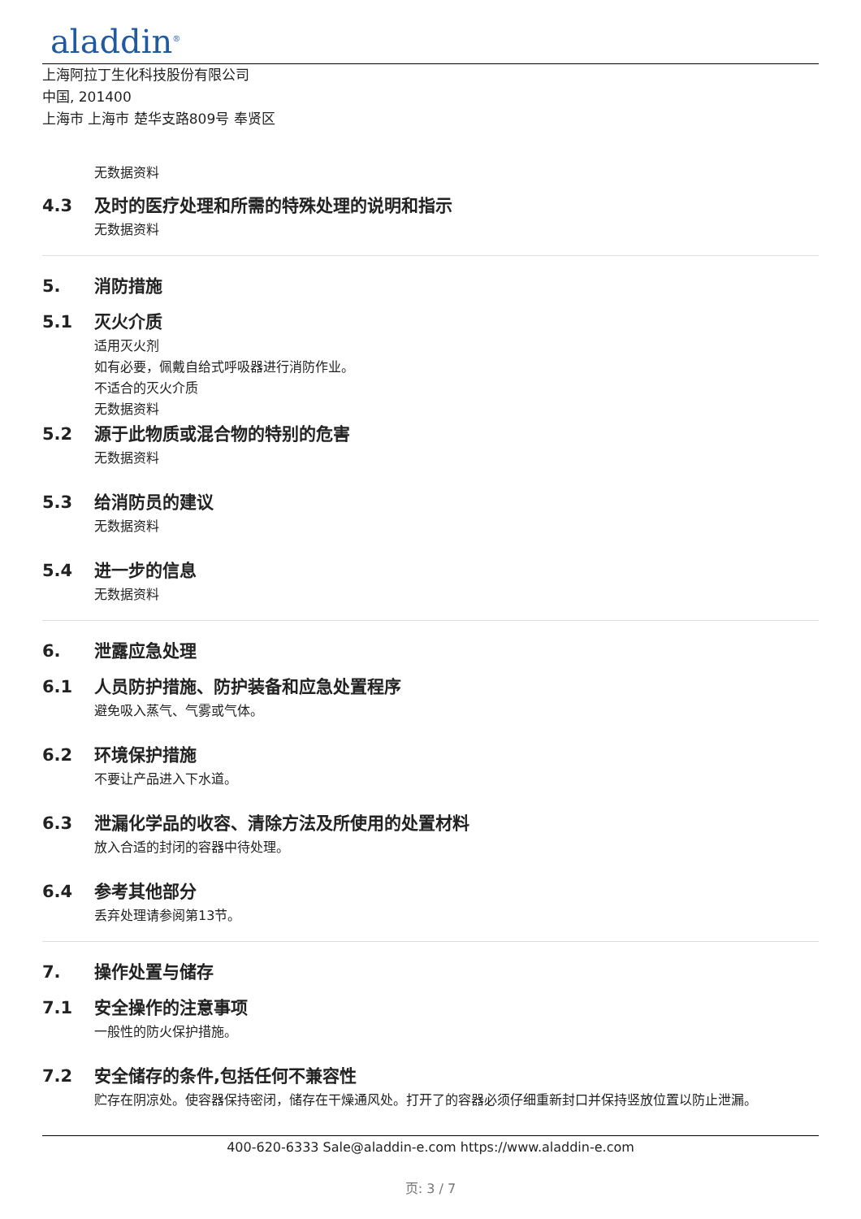aladdin<sup>®</sup>
上海阿拉丁生化科技股份有限公司
中国, 201400
上海市 上海市 楚华支路809号 奉贤区
无数据资料
4.3 及时的医疗处理和所需的特殊处理的说明和指示
无数据资料
5. 消防措施
5.1 灭火介质
适用灭火剂
如有必要，佩戴自给式呼吸器进行消防作业。
不适合的灭火介质
无数据资料
5.2 源于此物质或混合物的特别的危害
无数据资料
5.3 给消防员的建议
无数据资料
5.4 进一步的信息
无数据资料
6. 泄露应急处理
6.1 人员防护措施、防护装备和应急处置程序
避免吸入蒸气、气雾或气体。
6.2 环境保护措施
不要让产品进入下水道。
6.3 泄漏化学品的收容、清除方法及所使用的处置材料
放入合适的封闭的容器中待处理。
6.4 参考其他部分
丢弃处理请参阅第13节。
7. 操作处置与储存
7.1 安全操作的注意事项
一般性的防火保护措施。
7.2 安全储存的条件,包括任何不兼容性
贮存在阴凉处。使容器保持密闭，储存在干燥通风处。打开了的容器必须仔细重新封口并保持竖放位置以防止泄漏。
400-620-6333 Sale@aladdin-e.com https://www.aladdin-e.com
页: 3 / 7